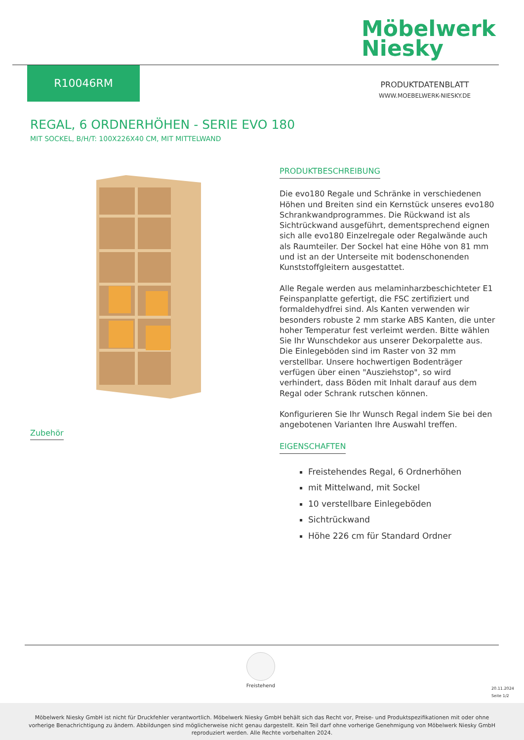Möbelwerk
Niesky
R10046RM
PRODUKTDATENBLATT
WWW.MOEBELWERK-NIESKY.DE
REGAL, 6 ORDNERHÖHEN - SERIE EVO 180
MIT SOCKEL, B/H/T: 100X226X40 CM, MIT MITTELWAND
PRODUKTBESCHREIBUNG
Die evo180 Regale und Schränke in verschiedenen Höhen und Breiten sind ein Kernstück unseres evo180 Schrankwandprogrammes. Die Rückwand ist als Sichtrückwand ausgeführt, dementsprechend eignen sich alle evo180 Einzelregale oder Regalwände auch als Raumteiler. Der Sockel hat eine Höhe von 81 mm und ist an der Unterseite mit bodenschonenden Kunststoffgleitern ausgestattet.
Alle Regale werden aus melaminharzbeschichteter E1 Feinspanplatte gefertigt, die FSC zertifiziert und formaldehydfrei sind. Als Kanten verwenden wir besonders robuste 2 mm starke ABS Kanten, die unter hoher Temperatur fest verleimt werden. Bitte wählen Sie Ihr Wunschdekor aus unserer Dekorpalette aus.
Die Einlegeböden sind im Raster von 32 mm verstellbar. Unsere hochwertigen Bodenträger verfügen über einen "Ausziehstop", so wird verhindert, dass Böden mit Inhalt darauf aus dem Regal oder Schrank rutschen können.
Konfigurieren Sie Ihr Wunsch Regal indem Sie bei den angebotenen Varianten Ihre Auswahl treffen.
EIGENSCHAFTEN
Freistehendes Regal, 6 Ordnerhöhen
mit Mittelwand, mit Sockel
10 verstellbare Einlegeböden
Sichtrückwand
Höhe 226 cm für Standard Ordner
Zubehör
Freistehend
20.11.2024
Seite 1/2
Möbelwerk Niesky GmbH ist nicht für Druckfehler verantwortlich. Möbelwerk Niesky GmbH behält sich das Recht vor, Preise- und Produktspezifikationen mit oder ohne
vorherige Benachrichtigung zu ändern. Abbildungen sind möglicherweise nicht genau dargestellt. Kein Teil darf ohne vorherige Genehmigung von Möbelwerk Niesky GmbH
reproduziert werden. Alle Rechte vorbehalten 2024.